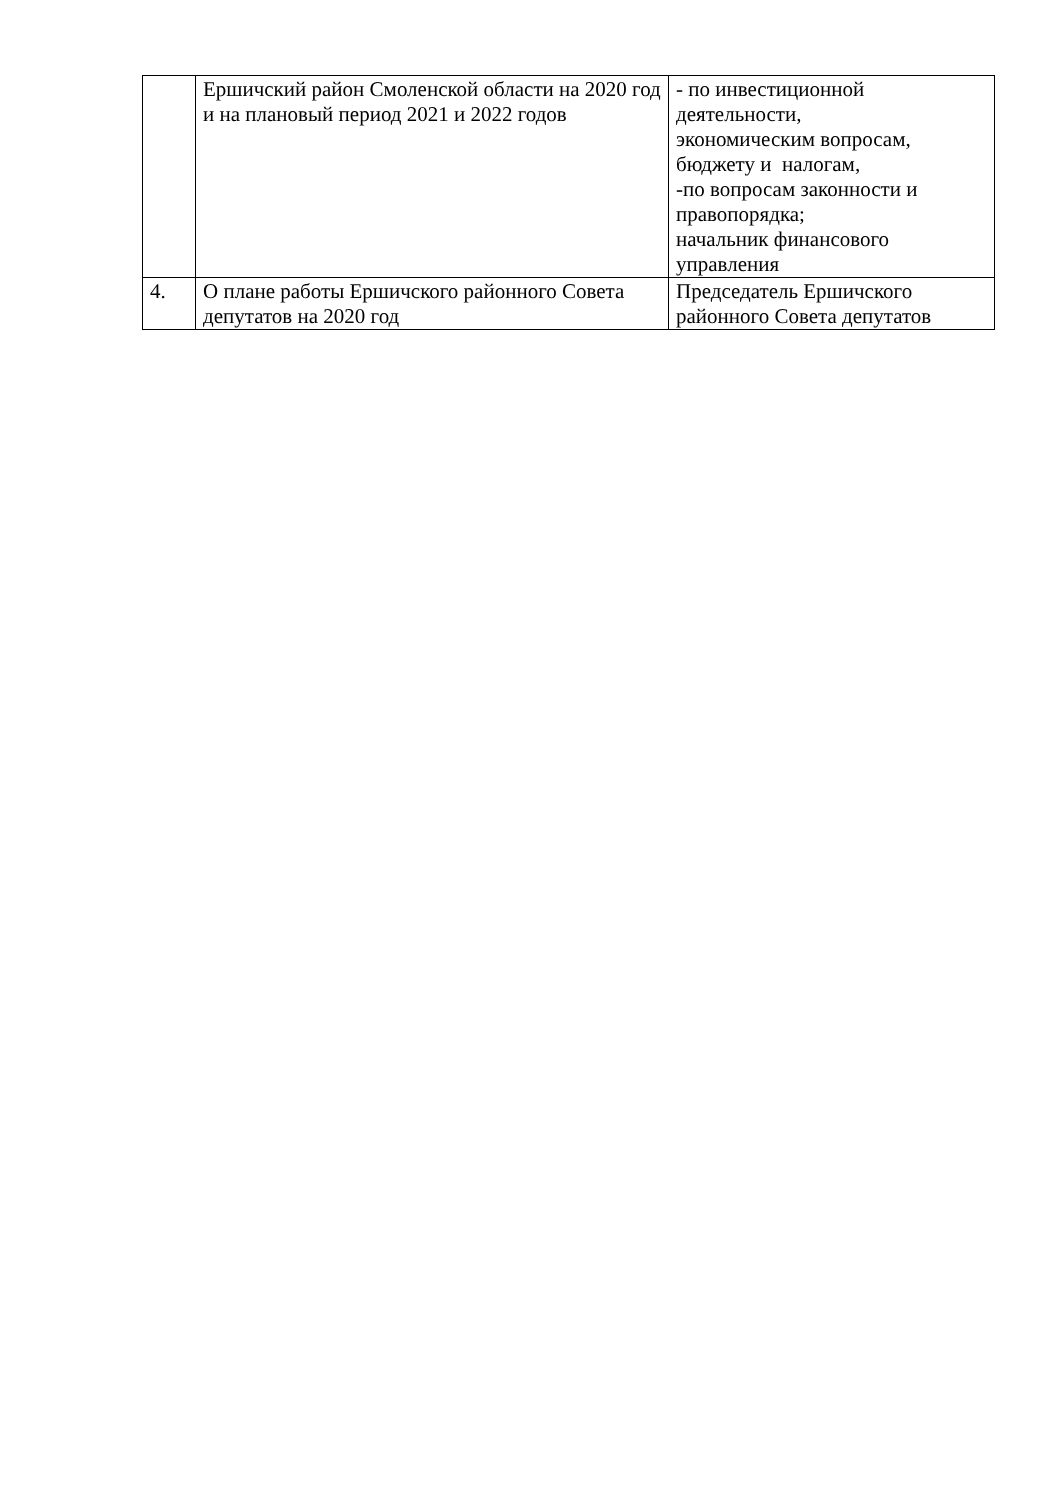| | Ершичский район Смоленской области на 2020 год и на плановый период 2021 и 2022 годов | - по инвестиционной деятельности, экономическим вопросам, бюджету и налогам, -по вопросам законности и правопорядка; начальник финансового управления |
| 4. | О плане работы Ершичского районного Совета депутатов на 2020 год | Председатель Ершичского районного Совета депутатов |